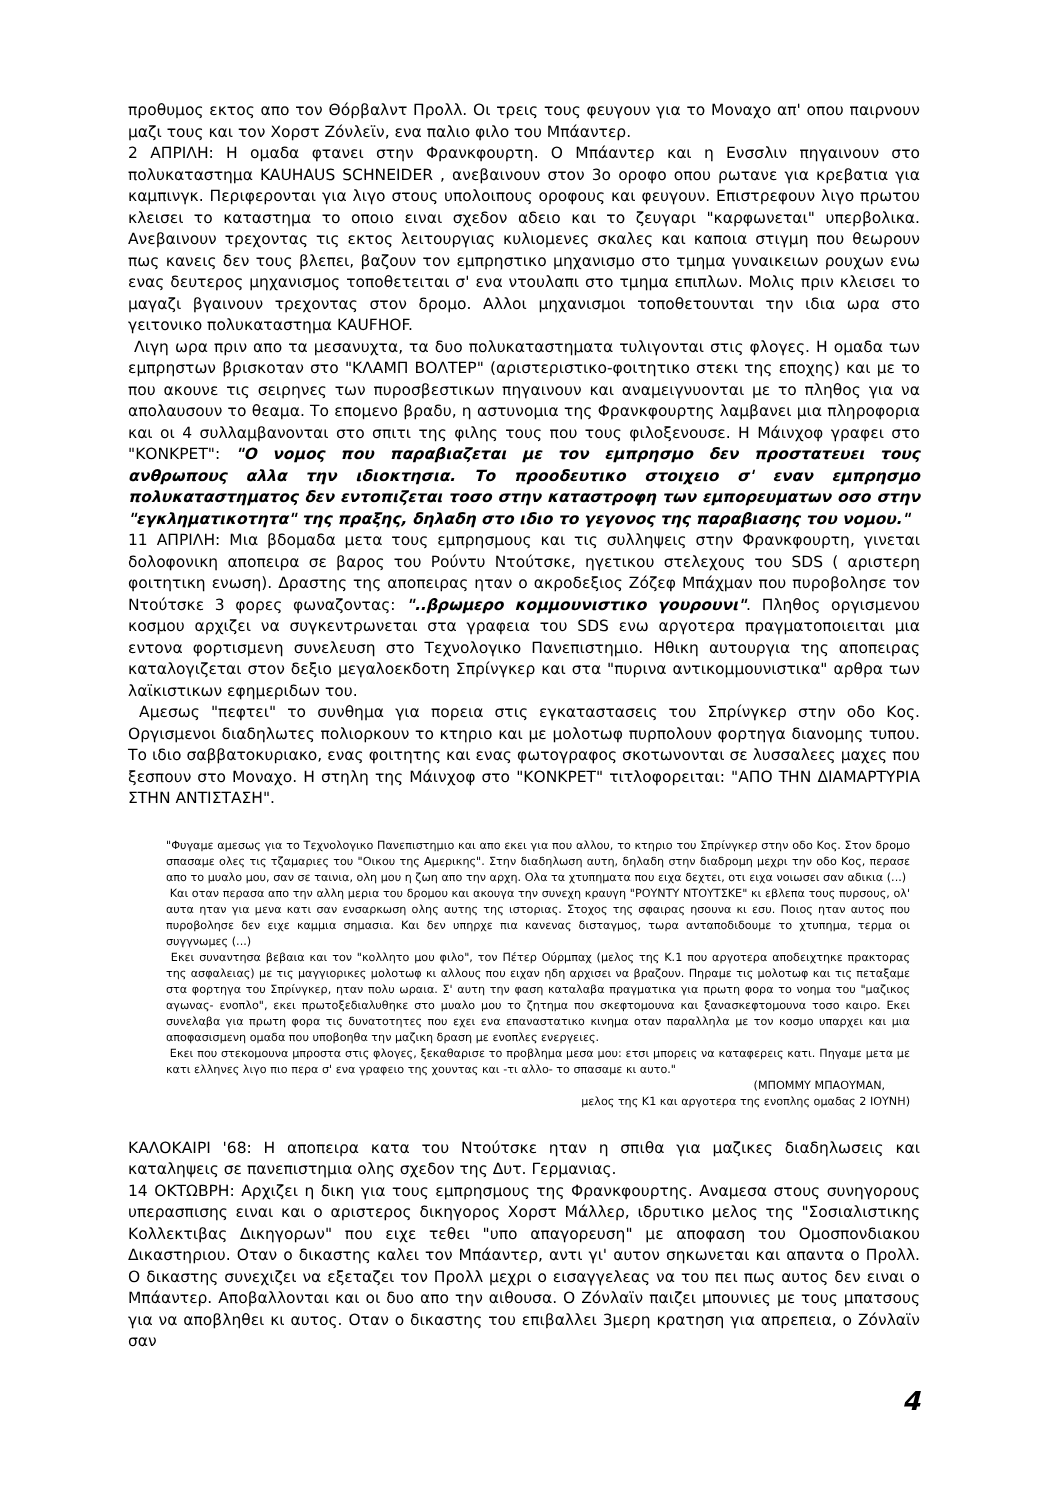προθυμος εκτος απο τον Θόρβαλντ Προλλ. Οι τρεις τους φευγουν για το Μοναχο απ' οπου παιρνουν μαζι τους και τον Χορστ Ζόνλεϊν, ενα παλιο φιλο του Μπάαντερ.
2 ΑΠΡΙΛΗ: Η ομαδα φτανει στην Φρανκφουρτη. Ο Μπάαντερ και η Ενσσλιν πηγαινουν στο πολυκαταστημα KAUHAUS SCHNEIDER , ανεβαινουν στον 3ο οροφο οπου ρωτανε για κρεβατια για καμπινγκ. Περιφερονται για λιγο στους υπολοιπους οροφους και φευγουν. Επιστρεφουν λιγο πρωτου κλεισει το καταστημα το οποιο ειναι σχεδον αδειο και το ζευγαρι "καρφωνεται" υπερβολικα. Ανεβαινουν τρεχοντας τις εκτος λειτουργιας κυλιομενες σκαλες και καποια στιγμη που θεωρουν πως κανεις δεν τους βλεπει, βαζουν τον εμπρηστικο μηχανισμο στο τμημα γυναικειων ρουχων ενω ενας δευτερος μηχανισμος τοποθετειται σ' ενα ντουλαπι στο τμημα επιπλων. Μολις πριν κλεισει το μαγαζι βγαινουν τρεχοντας στον δρομο. Αλλοι μηχανισμοι τοποθετουνται την ιδια ωρα στο γειτονικο πολυκαταστημα KAUFHOF.
Λιγη ωρα πριν απο τα μεσανυχτα, τα δυο πολυκαταστηματα τυλιγονται στις φλογες. Η ομαδα των εμπρηστων βρισκοταν στο "ΚΛΑΜΠ ΒΟΛΤΕΡ" (αριστεριστικο-φοιτητικο στεκι της εποχης) και με το που ακουνε τις σειρηνες των πυροσβεστικων πηγαινουν και αναμειγνυονται με το πληθος για να απολαυσουν το θεαμα. Το επομενο βραδυ, η αστυνομια της Φρανκφουρτης λαμβανει μια πληροφορια και οι 4 συλλαμβανονται στο σπιτι της φιλης τους που τους φιλοξενουσε. Η Μάινχοφ γραφει στο "ΚΟΝΚΡΕΤ": "Ο νομος που παραβιαζεται με τον εμπρησμο δεν προστατευει τους ανθρωπους αλλα την ιδιοκτησια. Το προοδευτικο στοιχειο σ' εναν εμπρησμο πολυκαταστηματος δεν εντοπιζεται τοσο στην καταστροφη των εμπορευματων οσο στην "εγκληματικοτητα" της πραξης, δηλαδη στο ιδιο το γεγονος της παραβιασης του νομου."
11 ΑΠΡΙΛΗ: Μια βδομαδα μετα τους εμπρησμους και τις συλληψεις στην Φρανκφουρτη, γινεται δολοφονικη αποπειρα σε βαρος του Ρούντυ Ντούτσκε, ηγετικου στελεχους του SDS ( αριστερη φοιτητικη ενωση). Δραστης της αποπειρας ηταν ο ακροδεξιος Ζόζεφ Μπάχμαν που πυροβολησε τον Ντούτσκε 3 φορες φωναζοντας: "..βρωμερο κομμουνιστικο γουρουνι". Πληθος οργισμενου κοσμου αρχιζει να συγκεντρωνεται στα γραφεια του SDS ενω αργοτερα πραγματοποιειται μια εντονα φορτισμενη συνελευση στο Τεχνολογικο Πανεπιστημιο. Ηθικη αυτουργια της αποπειρας καταλογιζεται στον δεξιο μεγαλοεκδοτη Σπρίνγκερ και στα "πυρινα αντικομμουνιστικα" αρθρα των λαϊκιστικων εφημεριδων του.
Αμεσως "πεφτει" το συνθημα για πορεια στις εγκαταστασεις του Σπρίνγκερ στην οδο Κος. Οργισμενοι διαδηλωτες πολιορκουν το κτηριο και με μολοτωφ πυρπολουν φορτηγα διανομης τυπου. Το ιδιο σαββατοκυριακο, ενας φοιτητης και ενας φωτογραφος σκοτωνονται σε λυσσαλεες μαχες που ξεσπουν στο Μοναχο. Η στηλη της Μάινχοφ στο "ΚΟΝΚΡΕΤ" τιτλοφορειται: "ΑΠΟ ΤΗΝ ΔΙΑΜΑΡΤΥΡΙΑ ΣΤΗΝ ΑΝΤΙΣΤΑΣΗ".
"Φυγαμε αμεσως για το Τεχνολογικο Πανεπιστημιο και απο εκει για που αλλου, το κτηριο του Σπρίνγκερ στην οδο Κος. Στον δρομο σπασαμε ολες τις τζαμαριες του "Οικου της Αμερικης". Στην διαδηλωση αυτη, δηλαδη στην διαδρομη μεχρι την οδο Κος, περασε απο το μυαλο μου, σαν σε ταινια, ολη μου η ζωη απο την αρχη. Ολα τα χτυπηματα που ειχα δεχτει, οτι ειχα νοιωσει σαν αδικια (...)
Και οταν περασα απο την αλλη μερια του δρομου και ακουγα την συνεχη κραυγη "ΡΟΥΝΤΥ ΝΤΟΥΤΣΚΕ" κι εβλεπα τους πυρσους, ολ' αυτα ηταν για μενα κατι σαν ενσαρκωση ολης αυτης της ιστοριας. Στοχος της σφαιρας ησουνα κι εσυ. Ποιος ηταν αυτος που πυροβολησε δεν ειχε καμμια σημασια. Και δεν υπηρχε πια κανενας δισταγμος, τωρα ανταποδιδουμε το χτυπημα, τερμα οι συγγνωμες (...)
Εκει συναντησα βεβαια και τον "κολλητο μου φιλο", τον Πέτερ Ούρμπαχ (μελος της Κ.1 που αργοτερα αποδειχτηκε πρακτορας της ασφαλειας) με τις μαγγιορικες μολοτωφ κι αλλους που ειχαν ηδη αρχισει να βραζουν. Πηραμε τις μολοτωφ και τις πεταξαμε στα φορτηγα του Σπρίνγκερ, ηταν πολυ ωραια. Σ' αυτη την φαση καταλαβα πραγματικα για πρωτη φορα το νοημα του "μαζικος αγωνας- ενοπλο", εκει πρωτοξεδιαλυθηκε στο μυαλο μου το ζητημα που σκεφτομουνα και ξανασκεφτομουνα τοσο καιρο. Εκει συνελαβα για πρωτη φορα τις δυνατοτητες που εχει ενα επαναστατικο κινημα οταν παραλληλα με τον κοσμο υπαρχει και μια αποφασισμενη ομαδα που υποβοηθα την μαζικη δραση με ενοπλες ενεργειες.
Εκει που στεκομουνα μπροστα στις φλογες, ξεκαθαρισε το προβλημα μεσα μου: ετσι μπορεις να καταφερεις κατι. Πηγαμε μετα με κατι ελληνες λιγο πιο περα σ' ενα γραφειο της χουντας και -τι αλλο- το σπασαμε κι αυτο."
(ΜΠΟΜΜΥ ΜΠΑΟΥΜΑΝ,
μελος της Κ1 και αργοτερα της ενοπλης ομαδας 2 ΙΟΥΝΗ)
ΚΑΛΟΚΑΙΡΙ '68: Η αποπειρα κατα του Ντούτσκε ηταν η σπιθα για μαζικες διαδηλωσεις και καταληψεις σε πανεπιστημια ολης σχεδον της Δυτ. Γερμανιας.
14 ΟΚΤΩΒΡΗ: Αρχιζει η δικη για τους εμπρησμους της Φρανκφουρτης. Αναμεσα στους συνηγορους υπερασπισης ειναι και ο αριστερος δικηγορος Χορστ Μάλλερ, ιδρυτικο μελος της "Σοσιαλιστικης Κολλεκτιβας Δικηγορων" που ειχε τεθει "υπο απαγορευση" με αποφαση του Ομοσπονδιακου Δικαστηριου. Οταν ο δικαστης καλει τον Μπάαντερ, αντι γι' αυτον σηκωνεται και απαντα ο Προλλ. Ο δικαστης συνεχιζει να εξεταζει τον Προλλ μεχρι ο εισαγγελεας να του πει πως αυτος δεν ειναι ο Μπάαντερ. Αποβαλλονται και οι δυο απο την αιθουσα. Ο Ζόνλαϊν παιζει μπουνιες με τους μπατσους για να αποβληθει κι αυτος. Οταν ο δικαστης του επιβαλλει 3μερη κρατηση για απρεπεια, ο Ζόνλαϊν σαν
4